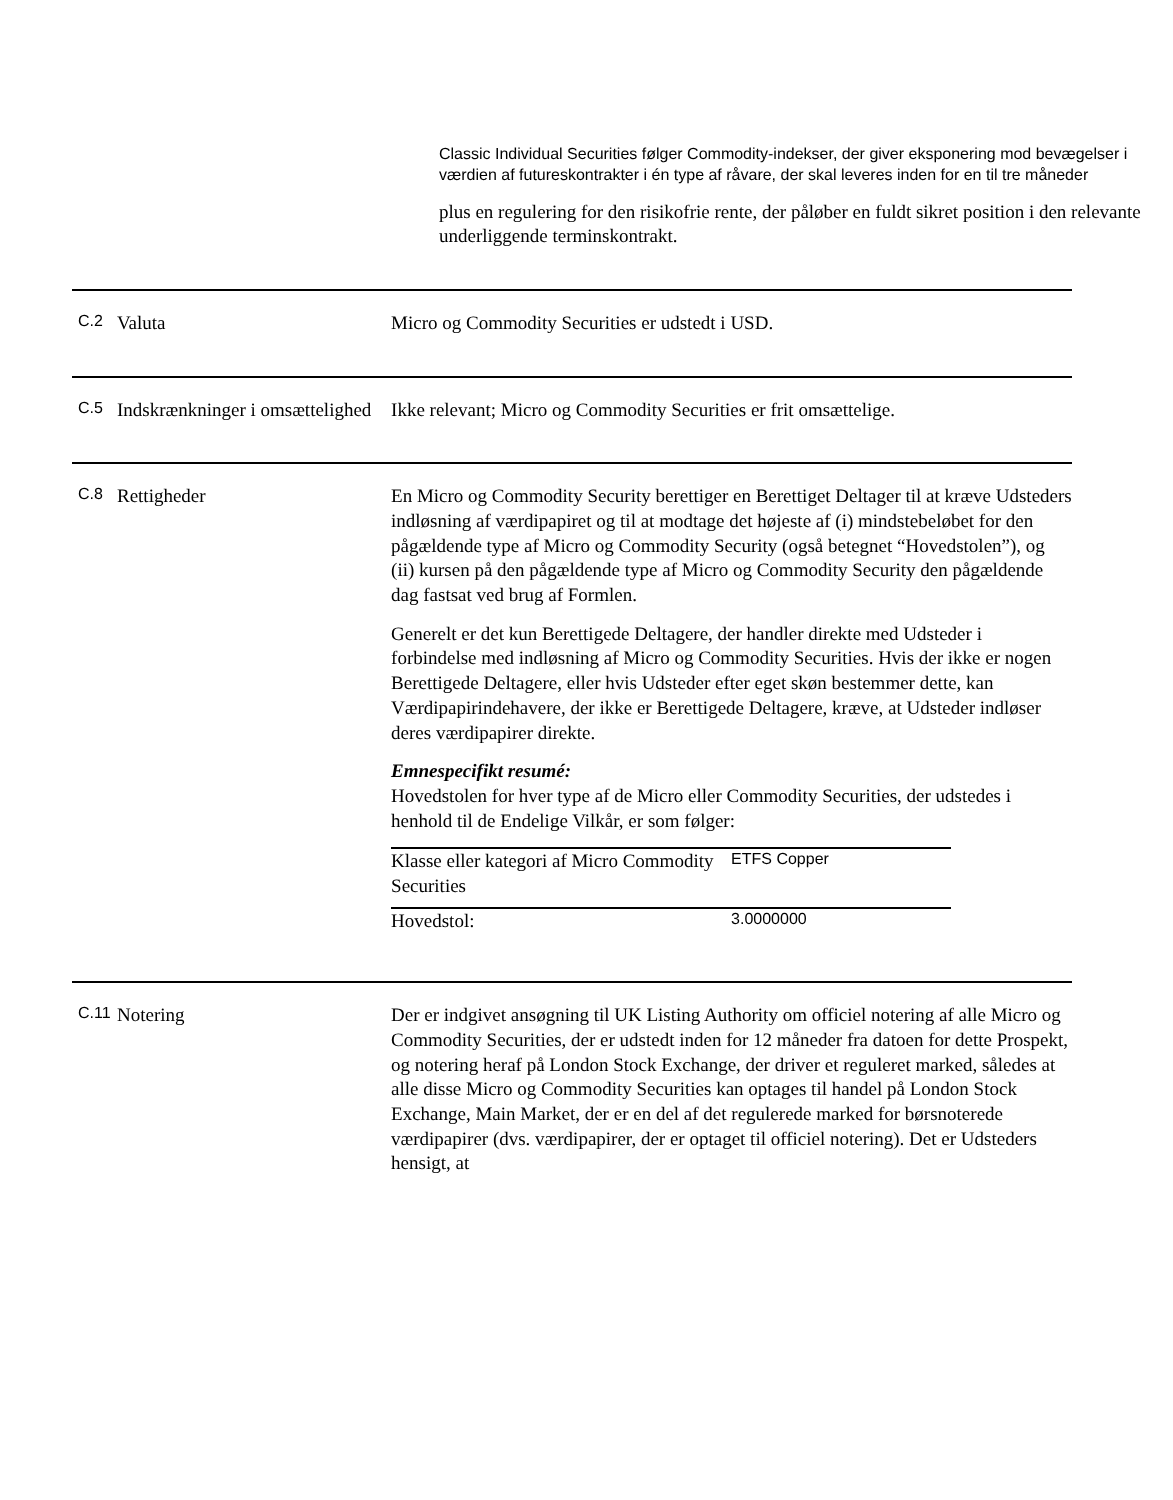Classic Individual Securities følger Commodity-indekser, der giver eksponering mod bevægelser i værdien af futureskontrakter i én type af råvare, der skal leveres inden for en til tre måneder
plus en regulering for den risikofrie rente, der påløber en fuldt sikret position i den relevante underliggende terminskontrakt.
| C.2 | Valuta | Micro og Commodity Securities er udstedt i USD. |
| C.5 | Indskrænkninger i omsættelighed | Ikke relevant; Micro og Commodity Securities er frit omsættelige. |
| C.8 | Rettigheder | En Micro og Commodity Security berettiger en Berettiget Deltager til at kræve Udsteders indløsning af værdipapiret og til at modtage det højeste af (i) mindstebeløbet for den pågældende type af Micro og Commodity Security (også betegnet “Hovedstolen”), og (ii) kursen på den pågældende type af Micro og Commodity Security den pågældende dag fastsat ved brug af Formlen. Generelt er det kun Berettigede Deltagere, der handler direkte med Udsteder i forbindelse med indløsning af Micro og Commodity Securities. Hvis der ikke er nogen Berettigede Deltagere, eller hvis Udsteder efter eget skøn bestemmer dette, kan Værdipapirindehavere, der ikke er Berettigede Deltagere, kræve, at Udsteder indløser deres værdipapirer direkte. Emnespecifikt resumé: Hovedstolen for hver type af de Micro eller Commodity Securities, der udstedes i henhold til de Endelige Vilkår, er som følger: / Klasse eller kategori af Micro Commodity Securities / ETFS Copper / / Hovedstol: / 3.0000000 / |
| C.11 | Notering | Der er indgivet ansøgning til UK Listing Authority om officiel notering af alle Micro og Commodity Securities, der er udstedt inden for 12 måneder fra datoen for dette Prospekt, og notering heraf på London Stock Exchange, der driver et reguleret marked, således at alle disse Micro og Commodity Securities kan optages til handel på London Stock Exchange, Main Market, der er en del af det regulerede marked for børsnoterede værdipapirer (dvs. værdipapirer, der er optaget til officiel notering). Det er Udsteders hensigt, at |